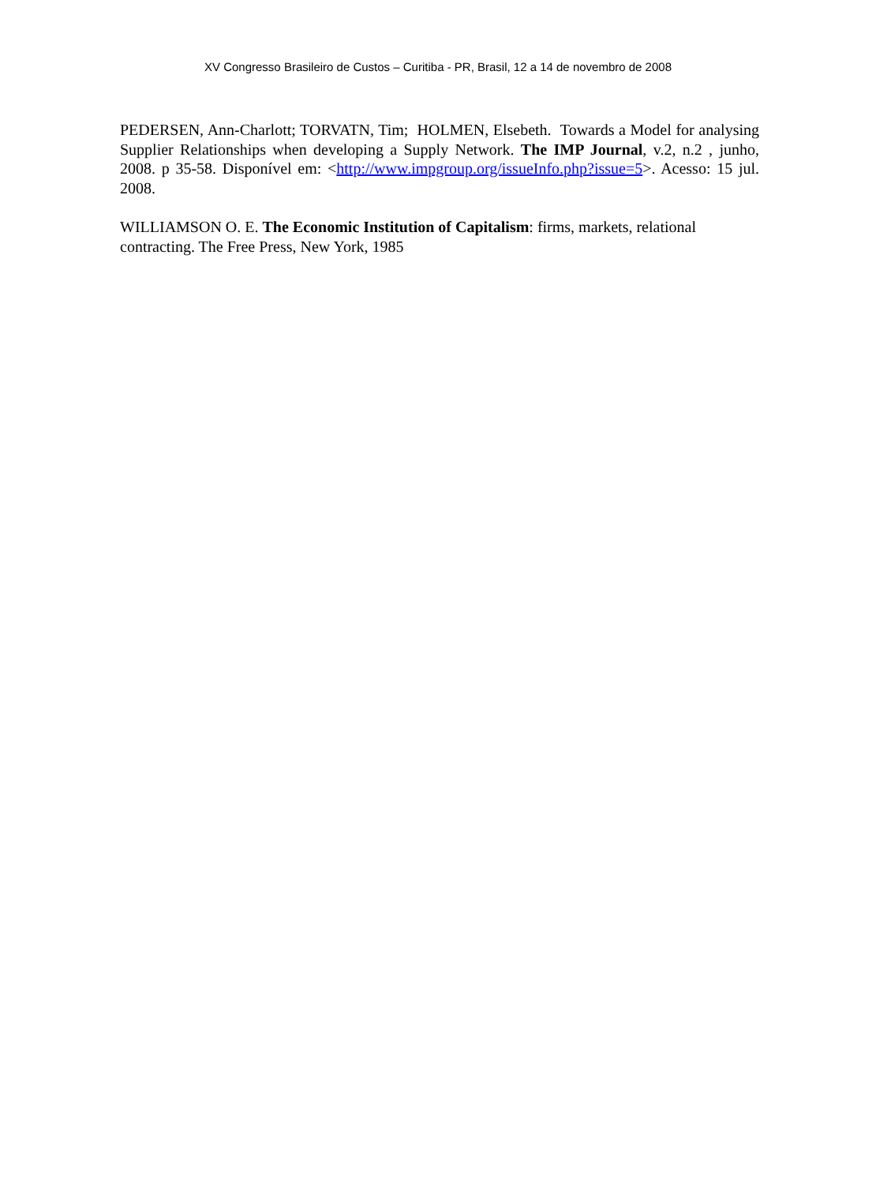XV Congresso Brasileiro de Custos – Curitiba - PR, Brasil, 12 a 14 de novembro de 2008
PEDERSEN, Ann-Charlott; TORVATN, Tim; HOLMEN, Elsebeth. Towards a Model for analysing Supplier Relationships when developing a Supply Network. The IMP Journal, v.2, n.2 , junho, 2008. p 35-58. Disponível em: <http://www.impgroup.org/issueInfo.php?issue=5>. Acesso: 15 jul. 2008.
WILLIAMSON O. E. The Economic Institution of Capitalism: firms, markets, relational contracting. The Free Press, New York, 1985